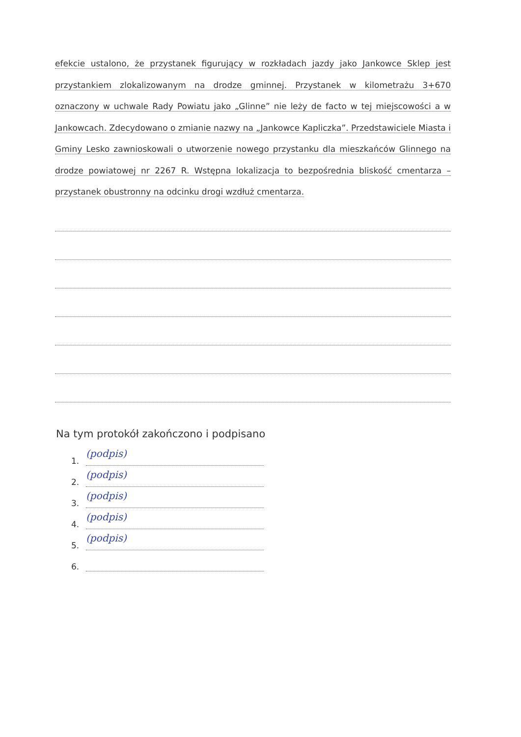efekcie ustalono, że przystanek figurujący w rozkładach jazdy jako Jankowce Sklep jest przystankiem zlokalizowanym na drodze gminnej. Przystanek w kilometrażu 3+670 oznaczony w uchwale Rady Powiatu jako „Glinne” nie leży de facto w tej miejscowości a w Jankowcach. Zdecydowano o zmianie nazwy na „Jankowce Kapliczka”. Przedstawiciele Miasta i Gminy Lesko zawnioskowali o utworzenie nowego przystanku dla mieszkańców Glinnego na drodze powiatowej nr 2267 R. Wstępna lokalizacja to bezpośrednia bliskość cmentarza – przystanek obustronny na odcinku drogi wzdłuż cmentarza.
Na tym protokół zakończono i podpisano
1. (podpis)
2. (podpis)
3. (podpis)
4. (podpis)
5. (podpis)
6.